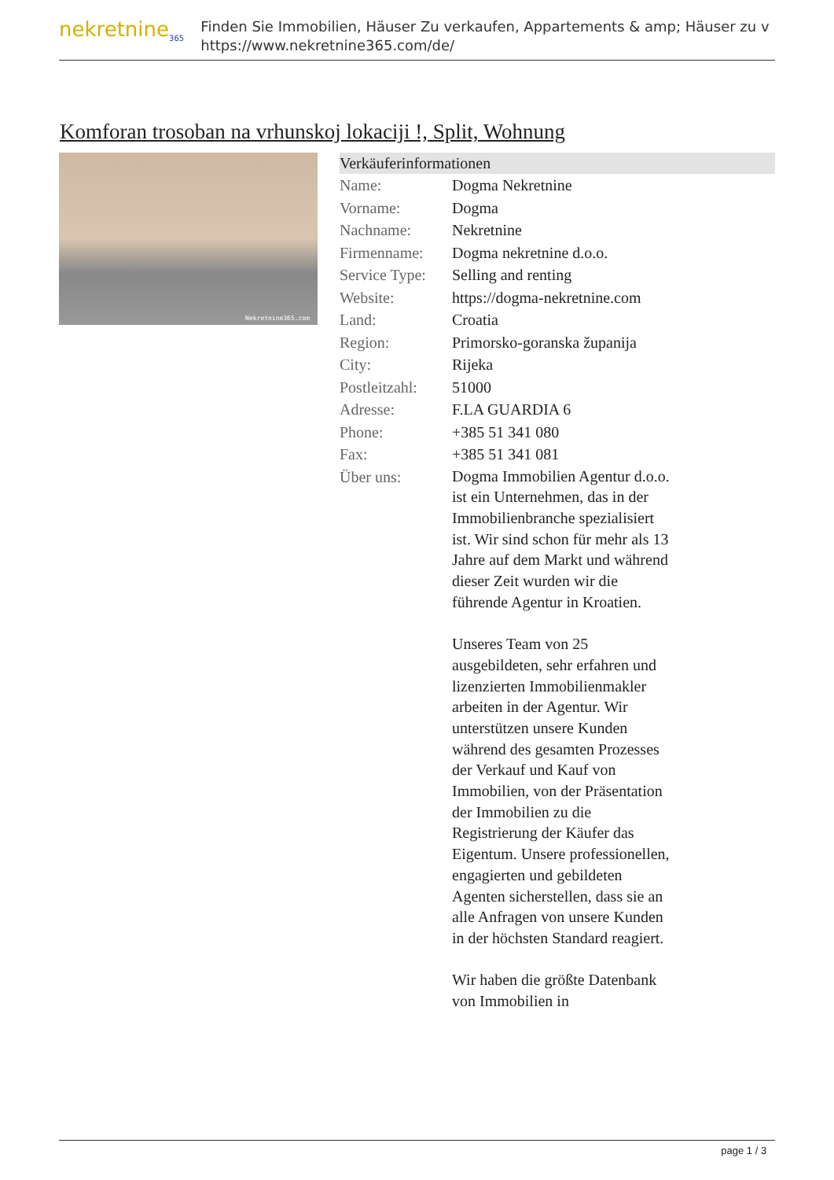nekretnine<sub>365</sub>
Finden Sie Immobilien, Häuser Zu verkaufen, Appartements & amp; Häuser zu v
https://www.nekretnine365.com/de/
Komforan trosoban na vrhunskoj lokaciji !, Split, Wohnung
Nekretnine365.com
| Verkäuferinformationen | | |
| --- | --- | --- |
| Name: | Dogma Nekretnine | |
| Vorname: | Dogma | |
| Nachname: | Nekretnine | |
| Firmenname: | Dogma nekretnine d.o.o. | |
| Service Type: | Selling and renting | |
| Website: | https://dogma-nekretnine.com | |
| Land: | Croatia | |
| Region: | Primorsko-goranska županija | |
| City: | Rijeka | |
| Postleitzahl: | 51000 | |
| Adresse: | F.LA GUARDIA 6 | |
| Phone: | +385 51 341 080 | |
| Fax: | +385 51 341 081 | |
| Über uns: | Dogma Immobilien Agentur d.o.o. ist ein Unternehmen, das in der Immobilienbranche spezialisiert ist. Wir sind schon für mehr als 13 Jahre auf dem Markt und während dieser Zeit wurden wir die führende Agentur in Kroatien. Unseres Team von 25 ausgebildeten, sehr erfahren und lizenzierten Immobilienmakler arbeiten in der Agentur. Wir unterstützen unsere Kunden während des gesamten Prozesses der Verkauf und Kauf von Immobilien, von der Präsentation der Immobilien zu die Registrierung der Käufer das Eigentum. Unsere professionellen, engagierten und gebildeten Agenten sicherstellen, dass sie an alle Anfragen von unsere Kunden in der höchsten Standard reagiert. Wir haben die größte Datenbank von Immobilien in | |
page 1 / 3